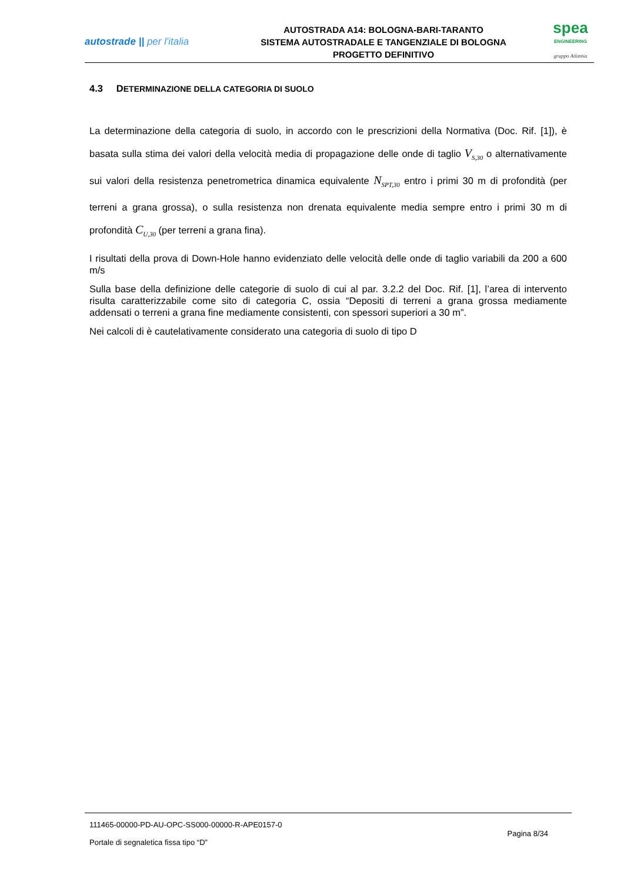autostrade || per l'italia
AUTOSTRADA A14: BOLOGNA-BARI-TARANTO
SISTEMA AUTOSTRADALE E TANGENZIALE DI BOLOGNA
PROGETTO DEFINITIVO
spea
ENGINEERING
gruppo Atlantia
4.3 DETERMINAZIONE DELLA CATEGORIA DI SUOLO
La determinazione della categoria di suolo, in accordo con le prescrizioni della Normativa (Doc. Rif. [1]), è basata sulla stima dei valori della velocità media di propagazione delle onde di taglio V<sub>S,30</sub> o alternativamente sui valori della resistenza penetrometrica dinamica equivalente N<sub>SPT,30</sub> entro i primi 30 m di profondità (per terreni a grana grossa), o sulla resistenza non drenata equivalente media sempre entro i primi 30 m di profondità C<sub>U,30</sub> (per terreni a grana fina).
I risultati della prova di Down-Hole hanno evidenziato delle velocità delle onde di taglio variabili da 200 a 600 m/s
Sulla base della definizione delle categorie di suolo di cui al par. 3.2.2 del Doc. Rif. [1], l’area di intervento risulta caratterizzabile come sito di categoria C, ossia “Depositi di terreni a grana grossa mediamente addensati o terreni a grana fine mediamente consistenti, con spessori superiori a 30 m”.
Nei calcoli di è cautelativamente considerato una categoria di suolo di tipo D
111465-00000-PD-AU-OPC-SS000-00000-R-APE0157-0
Pagina 8/34
Portale di segnaletica fissa tipo “D”